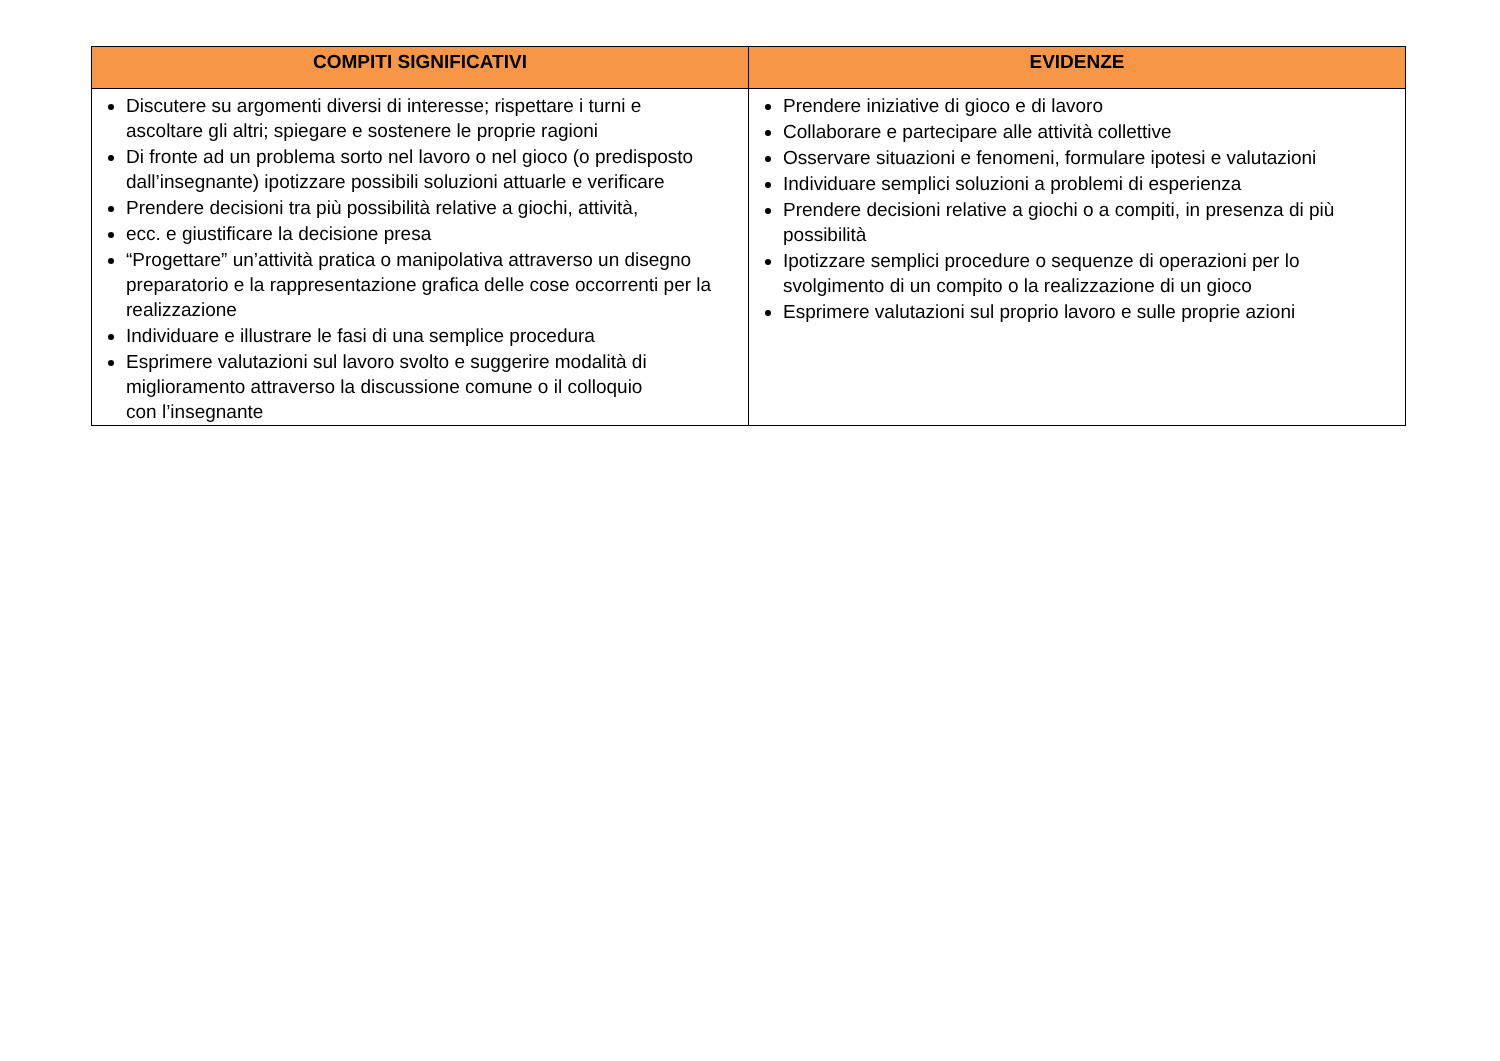| COMPITI SIGNIFICATIVI | EVIDENZE |
| --- | --- |
| Discutere su argomenti diversi di interesse; rispettare i turni e ascoltare gli altri; spiegare e sostenere le proprie ragioni Di fronte ad un problema sorto nel lavoro o nel gioco (o predisposto dall’insegnante) ipotizzare possibili soluzioni attuarle e verificare Prendere decisioni tra più possibilità relative a giochi, attività, ecc. e giustificare la decisione presa “Progettare” un’attività pratica o manipolativa attraverso un disegno preparatorio e la rappresentazione grafica delle cose occorrenti per la realizzazione Individuare e illustrare le fasi di una semplice procedura Esprimere valutazioni sul lavoro svolto e suggerire modalità di miglioramento attraverso la discussione comune o il colloquio con l’insegnante | Prendere iniziative di gioco e di lavoro Collaborare e partecipare alle attività collettive Osservare situazioni e fenomeni, formulare ipotesi e valutazioni Individuare semplici soluzioni a problemi di esperienza Prendere decisioni relative a giochi o a compiti, in presenza di più possibilità Ipotizzare semplici procedure o sequenze di operazioni per lo svolgimento di un compito o la realizzazione di un gioco Esprimere valutazioni sul proprio lavoro e sulle proprie azioni |